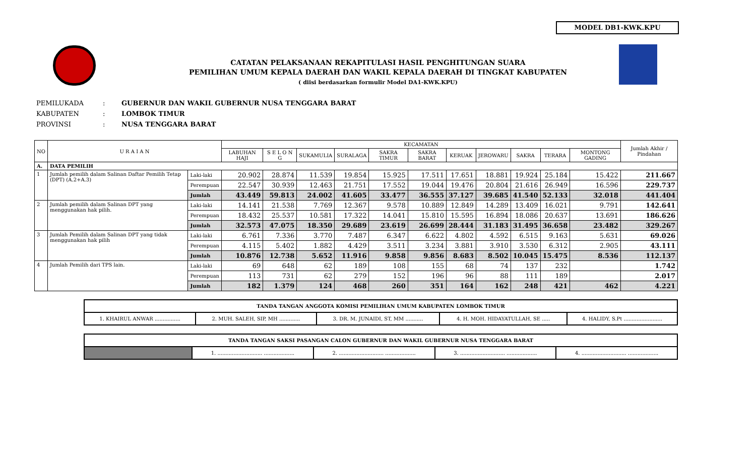MODEL DB1-KWK.KPU
CATATAN PELAKSANAAN REKAPITULASI HASIL PENGHITUNGAN SUARA
PEMILIHAN UMUM KEPALA DAERAH DAN WAKIL KEPALA DAERAH DI TINGKAT KABUPATEN
( diisi berdasarkan formulir Model DA1-KWK.KPU)
| PEMILUKADA | : | GUBERNUR DAN WAKIL GUBERNUR NUSA TENGGARA BARAT |
| KABUPATEN | : | LOMBOK TIMUR |
| PROVINSI | : | NUSA TENGGARA BARAT |
| NO | U R A I A N | | KECAMATAN | | | | | | | | | | | Jumlah Akhir / Pindahan |
| --- | --- | --- | --- | --- | --- | --- | --- | --- | --- | --- | --- | --- | --- | --- |
| | | | LABUHAN HAJI | S E L O N G | SUKAMULIA | SURALAGA | SAKRA TIMUR | SAKRA BARAT | KERUAK | JEROWARU | SAKRA | TERARA | MONTONG GADING | |
| A. | DATA PEMILIH | | | | | | | | | | | | | |
| 1 | Jumlah pemilih dalam Salinan Daftar Pemilih Tetap (DPT) (A.2+A.3) | Laki-laki | 20.902 | 28.874 | 11.539 | 19.854 | 15.925 | 17.511 | 17.651 | 18.881 | 19.924 | 25.184 | 15.422 | 211.667 |
| | | Perempuan | 22.547 | 30.939 | 12.463 | 21.751 | 17.552 | 19.044 | 19.476 | 20.804 | 21.616 | 26.949 | 16.596 | 229.737 |
| | | Jumlah | 43.449 | 59.813 | 24.002 | 41.605 | 33.477 | 36.555 | 37.127 | 39.685 | 41.540 | 52.133 | 32.018 | 441.404 |
| 2 | Jumlah pemilih dalam Salinan DPT yang menggunakan hak pilih. | Laki-laki | 14.141 | 21.538 | 7.769 | 12.367 | 9.578 | 10.889 | 12.849 | 14.289 | 13.409 | 16.021 | 9.791 | 142.641 |
| | | Perempuan | 18.432 | 25.537 | 10.581 | 17.322 | 14.041 | 15.810 | 15.595 | 16.894 | 18.086 | 20.637 | 13.691 | 186.626 |
| | | Jumlah | 32.573 | 47.075 | 18.350 | 29.689 | 23.619 | 26.699 | 28.444 | 31.183 | 31.495 | 36.658 | 23.482 | 329.267 |
| 3 | Jumlah Pemilih dalam Salinan DPT yang tidak menggunakan hak pilih | Laki-laki | 6.761 | 7.336 | 3.770 | 7.487 | 6.347 | 6.622 | 4.802 | 4.592 | 6.515 | 9.163 | 5.631 | 69.026 |
| | | Perempuan | 4.115 | 5.402 | 1.882 | 4.429 | 3.511 | 3.234 | 3.881 | 3.910 | 3.530 | 6.312 | 2.905 | 43.111 |
| | | Jumlah | 10.876 | 12.738 | 5.652 | 11.916 | 9.858 | 9.856 | 8.683 | 8.502 | 10.045 | 15.475 | 8.536 | 112.137 |
| 4 | Jumlah Pemilih dari TPS lain. | Laki-laki | 69 | 648 | 62 | 189 | 108 | 155 | 68 | 74 | 137 | 232 | | 1.742 |
| | | Perempuan | 113 | 731 | 62 | 279 | 152 | 196 | 96 | 88 | 111 | 189 | | 2.017 |
| | | Jumlah | 182 | 1.379 | 124 | 468 | 260 | 351 | 164 | 162 | 248 | 421 | 462 | 4.221 |
| TANDA TANGAN ANGGOTA KOMISI PEMILIHAN UMUM KABUPATEN LOMBOK TIMUR | | | | |
| 1. KHAIRUL ANWAR ................ | 2. MUH. SALEH, SIP, MH ............. | 3. DR. M. JUNAIDI, ST, MM ........... | 4. H. MOH. HIDAYATULLAH, SE ..... | 4. HALIDY, S.Pt ........................ |
| TANDA TANGAN SAKSI PASANGAN CALON GUBERNUR DAN WAKIL GUBERNUR NUSA TENGGARA BARAT | | | | |
| | 1. ............................ ................... | 2. ............................ ................... | 3. ............................ ................... | 4. ............................ ................... |